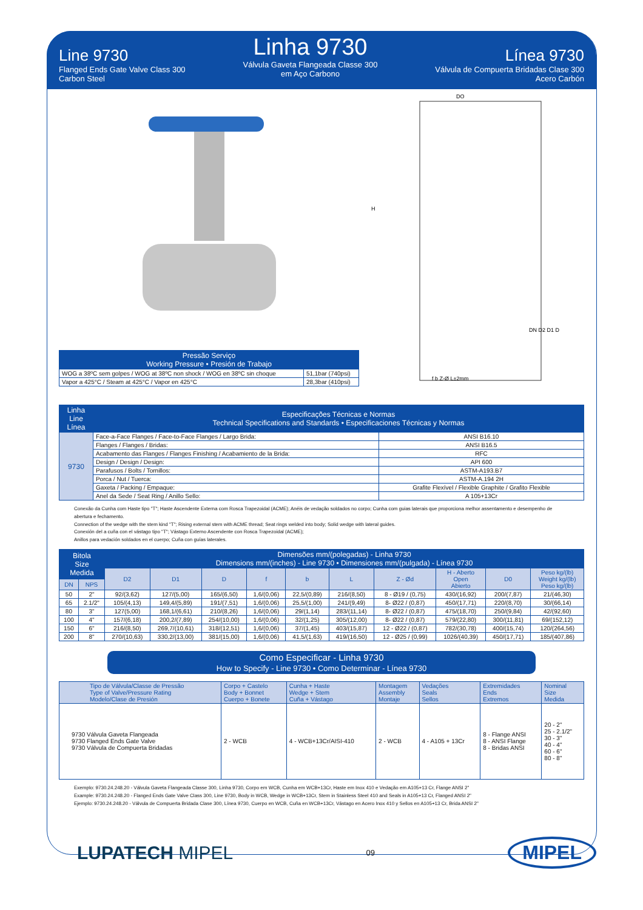Line 9730
Flanged Ends Gate Valve Class 300
Carbon Steel
Linha 9730
Válvula Gaveta Flangeada Classe 300
em Aço Carbono
Línea 9730
Válvula de Compuerta Bridadas Clase 300
Acero Carbón
| Pressão Serviço Working Pressure • Presión de Trabajo | |
| --- | --- |
| WOG a 38ºC sem golpes / WOG at 38ºC non shock / WOG en 38ºC sin choque | 51,1bar (740psi) |
| Vapor a 425°C / Steam at 425°C / Vapor en 425°C | 28,3bar (410psi) |
DO
H
DN D2 D1 D
f b Z-Ø L±2mm
| Linha Line Línea | Especificações Técnicas e Normas Technical Specifications and Standards • Especificaciones Técnicas y Normas | |
| --- | --- | --- |
| 9730 | Face-a-Face Flanges / Face-to-Face Flanges / Largo Brida: | ANSI B16.10 |
| | Flanges / Flanges / Bridas: | ANSI B16.5 |
| | Acabamento das Flanges / Flanges Finishing / Acabamiento de la Brida: | RFC |
| | Design / Design / Design: | API 600 |
| | Parafusos / Bolts / Tornillos: | ASTM-A193.B7 |
| | Porca / Nut / Tuerca: | ASTM-A.194 2H |
| | Gaxeta / Packing / Empaque: | Grafite Flexível / Flexible Graphite / Grafito Flexible |
| | Anel da Sede / Seat Ring / Anillo Sello: | A 105+13Cr |
Conexão da Cunha com Haste tipo "T"; Haste Ascendente Externa com Rosca Trapezoidal (ACME); Anéis de vedação soldados no corpo; Cunha com guias laterais que proporciona melhor assentamento e desempenho de abertura e fechamento.
Connection of the wedge with the stem kind "T"; Rising external stem with ACME thread; Seat rings welded into body; Solid wedge with lateral guides.
Conexión del a cuña con el vástago tipo "T"; Vástago Externo Ascendente con Rosca Trapezoidal (ACME);
Anillos para vedación soldados en el cuerpo; Cuña con guías laterales.
| Bitola Size Medida | | Dimensões mm/(polegadas) - Linha 9730 Dimensions mm/(inches) - Line 9730 • Dimensiones mm/(pulgada) - Línea 9730 | | | | | | | | | |
| --- | --- | --- | --- | --- | --- | --- | --- | --- | --- | --- | --- |
| | | D2 | D1 | D | f | b | L | Z - Ød | H - Aberto Open Abierto | D0 | Peso kg/(lb) Weight kg/(lb) Peso kg/(lb) |
| DN | NPS | | | | | | | | | | |
| 50 | 2" | 92/(3,62) | 127/(5,00) | 165/(6,50) | 1,6/(0,06) | 22,5/(0,89) | 216/(8,50) | 8 - Ø19 / (0,75) | 430/(16,92) | 200/(7,87) | 21/(46,30) |
| 65 | 2.1/2" | 105/(4,13) | 149,4/(5,89) | 191/(7,51) | 1,6/(0,06) | 25,5/(1,00) | 241/(9,49) | 8- Ø22 / (0,87) | 450/(17,71) | 220/(8,70) | 30/(66,14) |
| 80 | 3" | 127(5,00) | 168,1/(6,61) | 210/(8,26) | 1,6/(0,06) | 29/(1,14) | 283/(11,14) | 8- Ø22 / (0,87) | 475/(18,70) | 250/(9,84) | 42/(92,60) |
| 100 | 4" | 157/(6,18) | 200,2/(7,89) | 254/(10,00) | 1,6/(0,06) | 32/(1,25) | 305/(12,00) | 8- Ø22 / (0,87) | 579/(22,80) | 300/(11,81) | 69/(152,12) |
| 150 | 6" | 216/(8,50) | 269,7/(10,61) | 318/(12,51) | 1,6/(0,06) | 37/(1,45) | 403/(15,87) | 12 - Ø22 / (0,87) | 782/(30,78) | 400/(15,74) | 120/(264,56) |
| 200 | 8" | 270/(10,63) | 330,2/(13,00) | 381/(15,00) | 1,6/(0,06) | 41,5/(1,63) | 419/(16,50) | 12 - Ø25 / (0,99) | 1026/(40,39) | 450/(17,71) | 185/(407,86) |
Como Especificar - Linha 9730
How to Specify - Line 9730 • Como Determinar - Línea 9730
| Tipo de Válvula/Classe de Pressão Type of Valve/Pressure Rating Modelo/Clase de Presión | Corpo + Castelo Body + Bonnet Cuerpo + Bonete | Cunha + Haste Wedge + Stem Cuña + Vástago | Montagem Assembly Montaje | Vedações Seals Sellos | Extremidades Ends Extremos | Nominal Size Medida |
| 9730 Válvula Gaveta Flangeada 9730 Flanged Ends Gate Valve 9730 Válvula de Compuerta Bridadas | 2 - WCB | 4 - WCB+13Cr/AISI-410 | 2 - WCB | 4 - A105 + 13Cr | 8 - Flange ANSI 8 - ANSI Flange 8 - Bridas ANSI | 20 - 2" 25 - 2.1/2" 30 - 3" 40 - 4" 60 - 6" 80 - 8" |
Exemplo: 9730.24.248.20 - Válvula Gaveta Flangeada Classe 300, Linha 9730, Corpo em WCB, Cunha em WCB+13Cr, Haste em Inox 410 e Vedação em A105+13 Cr, Flange ANSI 2"
Example: 9730.24.248.20 - Flanged Ends Gate Valve Class 300, Line 9730, Body in WCB, Wedge in WCB+13Cr, Stem in Stainless Steel 410 and Seals in A105+13 Cr, Flanged ANSI 2"
Ejemplo: 9730.24.248.20 - Válvula de Compuerta Bridada Clase 300, Línea 9730, Cuerpo en WCB, Cuña en WCB+13Cr, Vástago en Acero Inox 410 y Sellos en A105+13 Cr, Brida ANSI 2"
LUPATECH MIPEL
09
MIPEL